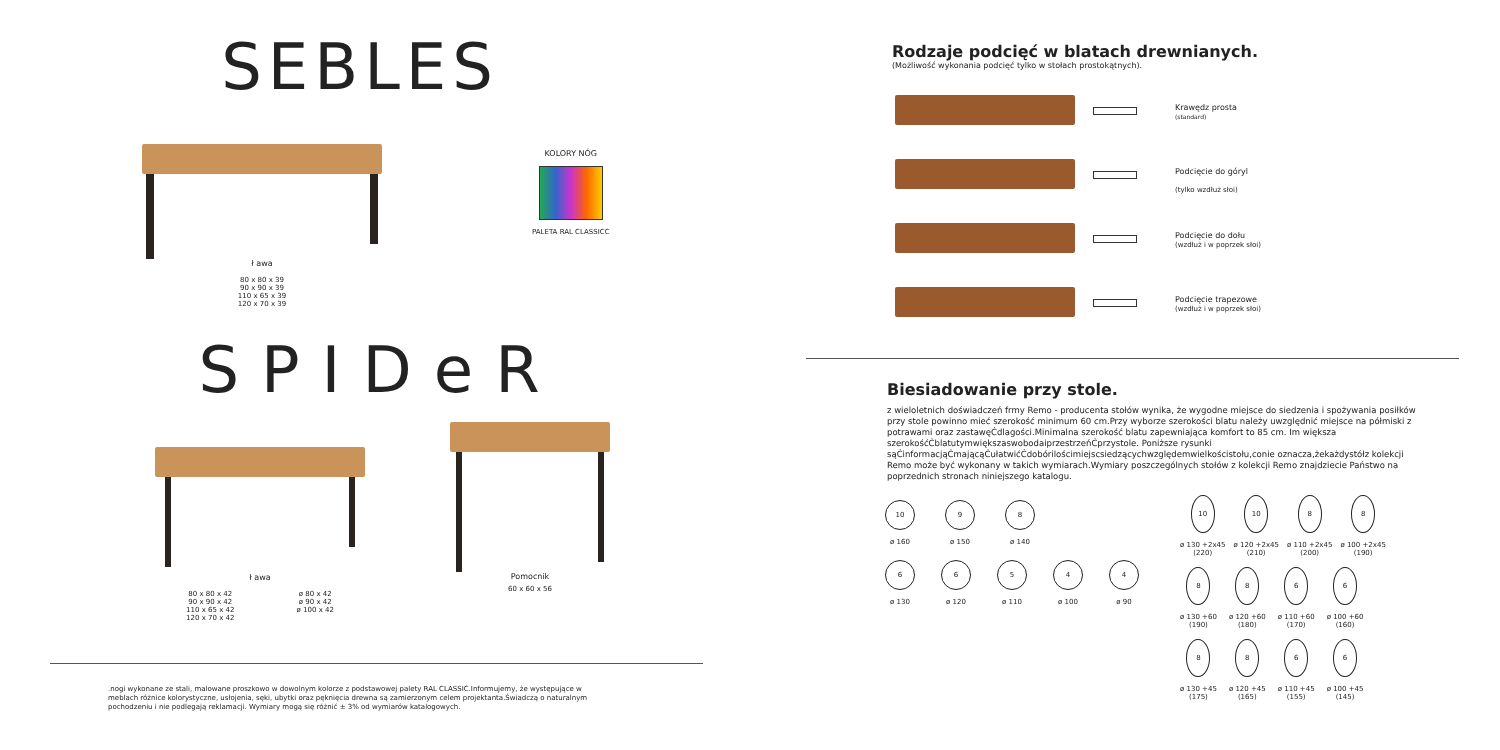SEBLES
ł awa
80 x 80 x 39
90 x 90 x 39
110 x 65 x 39
120 x 70 x 39
KOLORY NÓG
PALETA RAL CLASSICC
SPIDeR
ł awa
80 x 80 x 42
90 x 90 x 42
110 x 65 x 42
120 x 70 x 42
ø 80 x 42
ø 90 x 42
ø 100 x 42
Pomocnik
60 x 60 x 56
.nogi wykonane ze stali, malowane proszkowo w dowolnym kolorze z podstawowej palety RAL CLASSIC.Informujemy, że występujące w meblach różnice kolorystyczne, usłojenia, sęki, ubytki oraz pęknięcia drewna są zamierzonym celem projektanta.Świadczą o naturalnym pochodzeniu i nie podlegają reklamacji. Wymiary mogą się różnić ± 3% od wymiarów katalogowych.
Rodzaje podcięć w blatach drewnianych.
(Możliwość wykonania podcięć tylko w stołach prostokątnych).
Krawędz prosta
(standard)
Podcięcie do góryl
(tylko wzdłuż słoi)
Podcięcie do dołu
(wzdłuż i w poprzek słoi)
Podcięcie trapezowe
(wzdłuż i w poprzek słoi)
Biesiadowanie przy stole.
z wieloletnich doświadczeń frmy Remo - producenta stołów wynika, że wygodne miejsce do siedzenia i spożywania posiłków przy stole powinno mieć szerokość minimum 60 cm.Przy wyborze szerokości blatu należy uwzględnić miejsce na półmiski z potrawami oraz zastawęĊdlagości.Minimalna szerokość blatu zapewniająca komfort to 85 cm. Im większa szerokośćĊblatutymwiększaswobodaiprzestrzeńĊprzystole. Poniższe rysunki sąĊinformacjąĊmającąĊułatwićĊdobórilościmiejscsiedzącychwzględemwielkościstołu,conie oznacza,żekażdystółz kolekcji Remo może być wykonany w takich wymiarach.Wymiary poszczególnych stołów z kolekcji Remo znajdziecie Państwo na poprzednich stronach niniejszego katalogu.
10
ø 160
9
ø 150
8
ø 140
6
ø 130
6
ø 120
5
ø 110
4
ø 100
4
ø 90
10
ø 130 +2x45
(220)
10
ø 120 +2x45
(210)
8
ø 110 +2x45
(200)
8
ø 100 +2x45
(190)
8
ø 130 +60
(190)
8
ø 120 +60
(180)
6
ø 110 +60
(170)
6
ø 100 +60
(160)
8
ø 130 +45
(175)
8
ø 120 +45
(165)
6
ø 110 +45
(155)
6
ø 100 +45
(145)